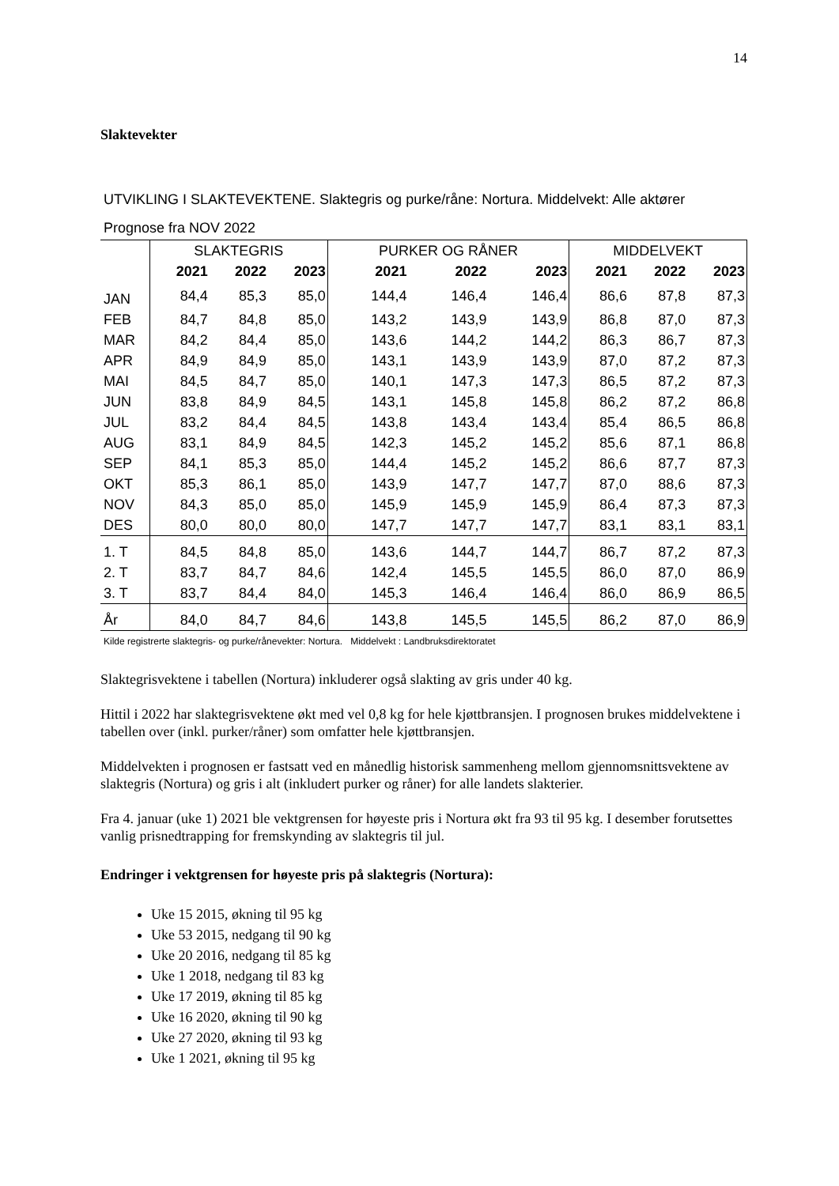14
Slaktevekter
UTVIKLING I SLAKTEVEKTENE. Slaktegris og purke/råne: Nortura. Middelvekt: Alle aktører
Prognose fra NOV 2022
| | SLAKTEGRIS | | | PURKER OG RÅNER | | | MIDDELVEKT | | |
| | 2021 | 2022 | 2023 | 2021 | 2022 | 2023 | 2021 | 2022 | 2023 |
| JAN | 84,4 | 85,3 | 85,0 | 144,4 | 146,4 | 146,4 | 86,6 | 87,8 | 87,3 |
| FEB | 84,7 | 84,8 | 85,0 | 143,2 | 143,9 | 143,9 | 86,8 | 87,0 | 87,3 |
| MAR | 84,2 | 84,4 | 85,0 | 143,6 | 144,2 | 144,2 | 86,3 | 86,7 | 87,3 |
| APR | 84,9 | 84,9 | 85,0 | 143,1 | 143,9 | 143,9 | 87,0 | 87,2 | 87,3 |
| MAI | 84,5 | 84,7 | 85,0 | 140,1 | 147,3 | 147,3 | 86,5 | 87,2 | 87,3 |
| JUN | 83,8 | 84,9 | 84,5 | 143,1 | 145,8 | 145,8 | 86,2 | 87,2 | 86,8 |
| JUL | 83,2 | 84,4 | 84,5 | 143,8 | 143,4 | 143,4 | 85,4 | 86,5 | 86,8 |
| AUG | 83,1 | 84,9 | 84,5 | 142,3 | 145,2 | 145,2 | 85,6 | 87,1 | 86,8 |
| SEP | 84,1 | 85,3 | 85,0 | 144,4 | 145,2 | 145,2 | 86,6 | 87,7 | 87,3 |
| OKT | 85,3 | 86,1 | 85,0 | 143,9 | 147,7 | 147,7 | 87,0 | 88,6 | 87,3 |
| NOV | 84,3 | 85,0 | 85,0 | 145,9 | 145,9 | 145,9 | 86,4 | 87,3 | 87,3 |
| DES | 80,0 | 80,0 | 80,0 | 147,7 | 147,7 | 147,7 | 83,1 | 83,1 | 83,1 |
| 1. T | 84,5 | 84,8 | 85,0 | 143,6 | 144,7 | 144,7 | 86,7 | 87,2 | 87,3 |
| 2. T | 83,7 | 84,7 | 84,6 | 142,4 | 145,5 | 145,5 | 86,0 | 87,0 | 86,9 |
| 3. T | 83,7 | 84,4 | 84,0 | 145,3 | 146,4 | 146,4 | 86,0 | 86,9 | 86,5 |
| År | 84,0 | 84,7 | 84,6 | 143,8 | 145,5 | 145,5 | 86,2 | 87,0 | 86,9 |
Kilde registrerte slaktegris- og purke/rånevekter: Nortura. Middelvekt : Landbruksdirektoratet
Slaktegrisvektene i tabellen (Nortura) inkluderer også slakting av gris under 40 kg.
Hittil i 2022 har slaktegrisvektene økt med vel 0,8 kg for hele kjøttbransjen. I prognosen brukes middelvektene i tabellen over (inkl. purker/råner) som omfatter hele kjøttbransjen.
Middelvekten i prognosen er fastsatt ved en månedlig historisk sammenheng mellom gjennomsnittsvektene av slaktegris (Nortura) og gris i alt (inkludert purker og råner) for alle landets slakterier.
Fra 4. januar (uke 1) 2021 ble vektgrensen for høyeste pris i Nortura økt fra 93 til 95 kg. I desember forutsettes vanlig prisnedtrapping for fremskynding av slaktegris til jul.
Endringer i vektgrensen for høyeste pris på slaktegris (Nortura):
Uke 15 2015, økning til 95 kg
Uke 53 2015, nedgang til 90 kg
Uke 20 2016, nedgang til 85 kg
Uke 1 2018, nedgang til 83 kg
Uke 17 2019, økning til 85 kg
Uke 16 2020, økning til 90 kg
Uke 27 2020, økning til 93 kg
Uke 1 2021, økning til 95 kg